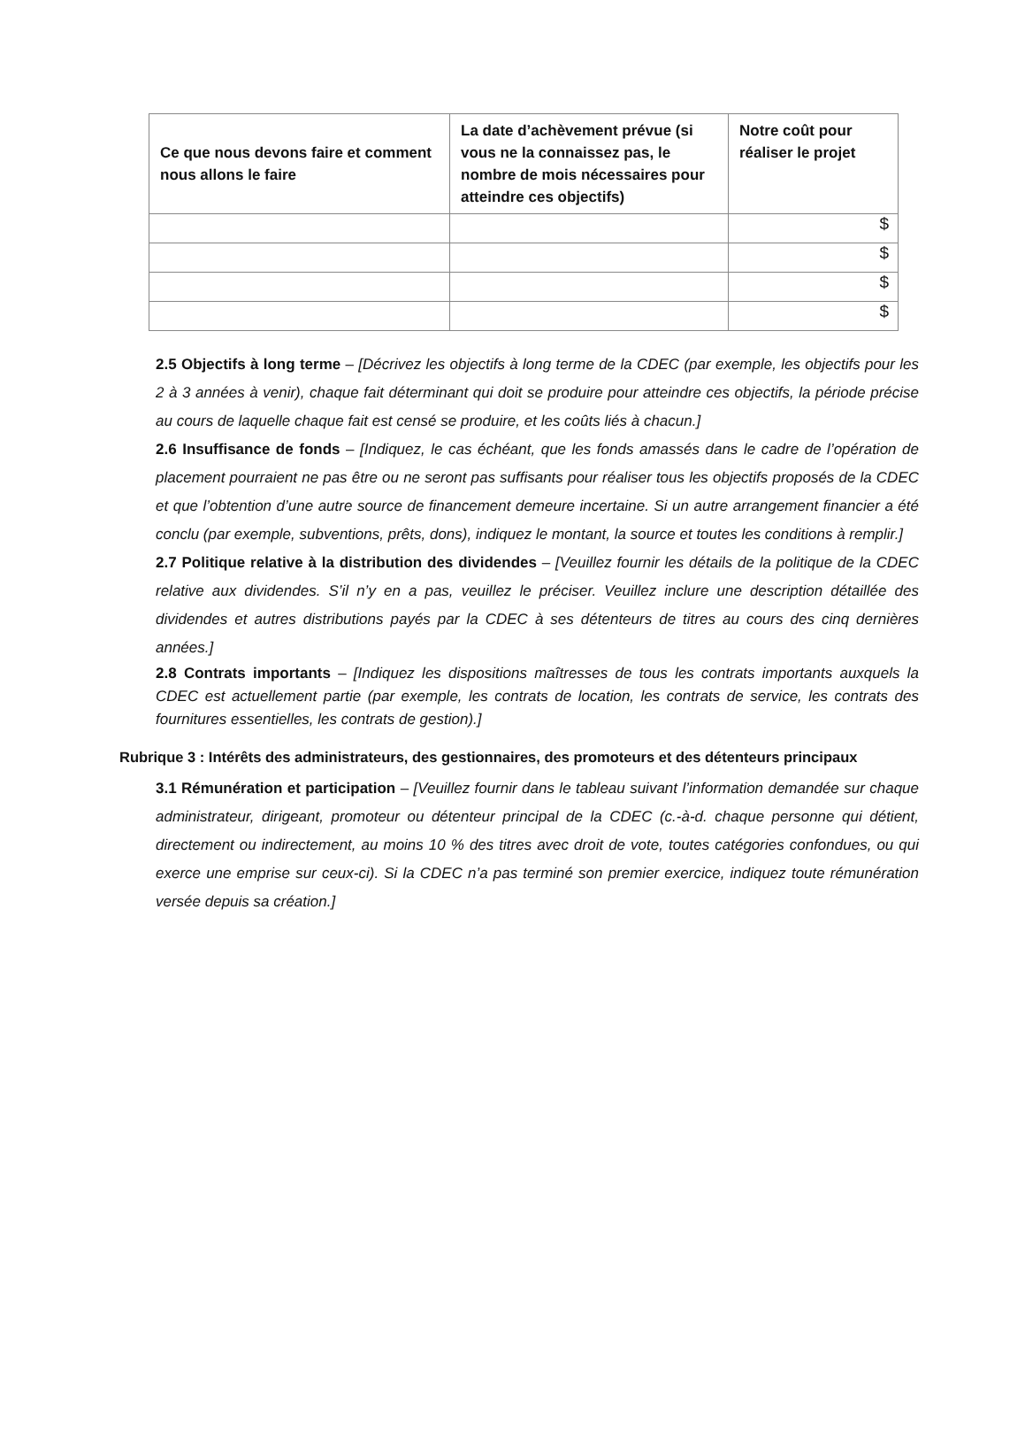| Ce que nous devons faire et comment nous allons le faire | La date d’achèvement prévue (si vous ne la connaissez pas, le nombre de mois nécessaires pour atteindre ces objectifs) | Notre coût pour réaliser le projet |
| --- | --- | --- |
| | | $ |
| | | $ |
| | | $ |
| | | $ |
2.5 Objectifs à long terme – [Décrivez les objectifs à long terme de la CDEC (par exemple, les objectifs pour les 2 à 3 années à venir), chaque fait déterminant qui doit se produire pour atteindre ces objectifs, la période précise au cours de laquelle chaque fait est censé se produire, et les coûts liés à chacun.]
2.6 Insuffisance de fonds – [Indiquez, le cas échéant, que les fonds amassés dans le cadre de l’opération de placement pourraient ne pas être ou ne seront pas suffisants pour réaliser tous les objectifs proposés de la CDEC et que l’obtention d’une autre source de financement demeure incertaine. Si un autre arrangement financier a été conclu (par exemple, subventions, prêts, dons), indiquez le montant, la source et toutes les conditions à remplir.]
2.7 Politique relative à la distribution des dividendes – [Veuillez fournir les détails de la politique de la CDEC relative aux dividendes. S’il n’y en a pas, veuillez le préciser. Veuillez inclure une description détaillée des dividendes et autres distributions payés par la CDEC à ses détenteurs de titres au cours des cinq dernières années.]
2.8 Contrats importants – [Indiquez les dispositions maîtresses de tous les contrats importants auxquels la CDEC est actuellement partie (par exemple, les contrats de location, les contrats de service, les contrats des fournitures essentielles, les contrats de gestion).]
Rubrique 3 : Intérêts des administrateurs, des gestionnaires, des promoteurs et des détenteurs principaux
3.1 Rémunération et participation – [Veuillez fournir dans le tableau suivant l’information demandée sur chaque administrateur, dirigeant, promoteur ou détenteur principal de la CDEC (c.-à-d. chaque personne qui détient, directement ou indirectement, au moins 10 % des titres avec droit de vote, toutes catégories confondues, ou qui exerce une emprise sur ceux-ci). Si la CDEC n’a pas terminé son premier exercice, indiquez toute rémunération versée depuis sa création.]